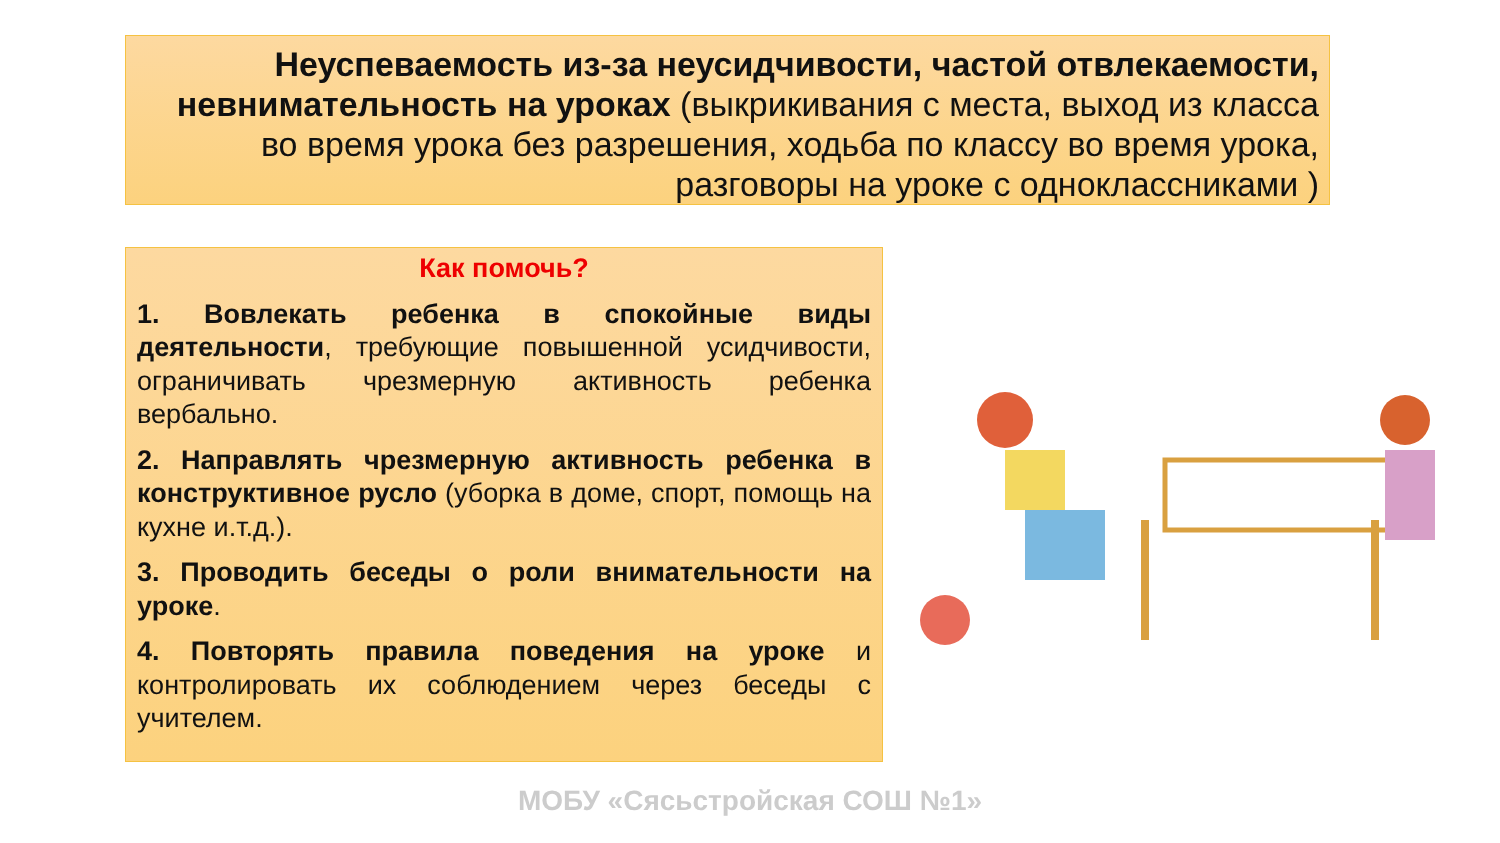Неуспеваемость из-за неусидчивости, частой отвлекаемости, невнимательность на уроках (выкрикивания с места, выход из класса во время урока без разрешения, ходьба по классу во время урока, разговоры на уроке с одноклассниками )
Как помочь?
1. Вовлекать ребенка в спокойные виды деятельности, требующие повышенной усидчивости, ограничивать чрезмерную активность ребенка вербально.
2. Направлять чрезмерную активность ребенка в конструктивное русло (уборка в доме, спорт, помощь на кухне и.т.д.).
3. Проводить беседы о роли внимательности на уроке.
4. Повторять правила поведения на уроке и контролировать их соблюдением через беседы с учителем.
МОБУ «Сясьстройская СОШ №1»